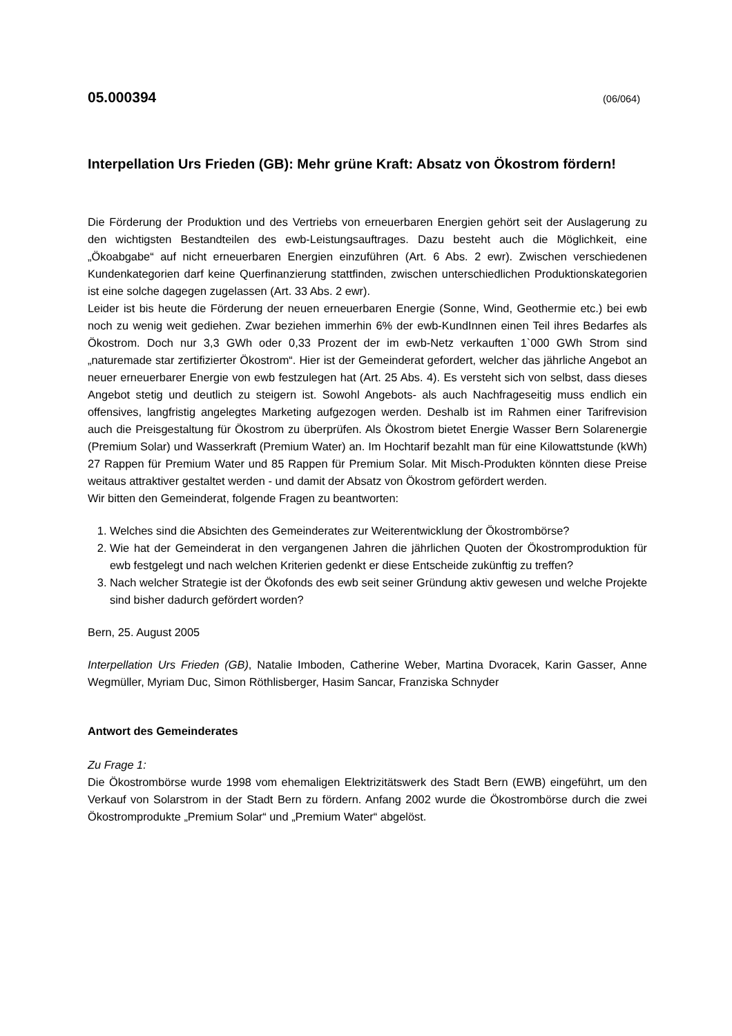05.000394 (06/064)
Interpellation Urs Frieden (GB): Mehr grüne Kraft: Absatz von Ökostrom fördern!
Die Förderung der Produktion und des Vertriebs von erneuerbaren Energien gehört seit der Auslagerung zu den wichtigsten Bestandteilen des ewb-Leistungsauftrages. Dazu besteht auch die Möglichkeit, eine „Ökoabgabe“ auf nicht erneuerbaren Energien einzuführen (Art. 6 Abs. 2 ewr). Zwischen verschiedenen Kundenkategorien darf keine Querfinanzierung stattfinden, zwischen unterschiedlichen Produktionskategorien ist eine solche dagegen zugelassen (Art. 33 Abs. 2 ewr).
Leider ist bis heute die Förderung der neuen erneuerbaren Energie (Sonne, Wind, Geothermie etc.) bei ewb noch zu wenig weit gediehen. Zwar beziehen immerhin 6% der ewb-KundInnen einen Teil ihres Bedarfes als Ökostrom. Doch nur 3,3 GWh oder 0,33 Prozent der im ewb-Netz verkauften 1`000 GWh Strom sind „naturemade star zertifizierter Ökostrom“. Hier ist der Gemeinderat gefordert, welcher das jährliche Angebot an neuer erneuerbarer Energie von ewb festzulegen hat (Art. 25 Abs. 4). Es versteht sich von selbst, dass dieses Angebot stetig und deutlich zu steigern ist. Sowohl Angebots- als auch Nachfrageseitig muss endlich ein offensives, langfristig angelegtes Marketing aufgezogen werden. Deshalb ist im Rahmen einer Tarifrevision auch die Preisgestaltung für Ökostrom zu überprüfen. Als Ökostrom bietet Energie Wasser Bern Solarenergie (Premium Solar) und Wasserkraft (Premium Water) an. Im Hochtarif bezahlt man für eine Kilowattstunde (kWh) 27 Rappen für Premium Water und 85 Rappen für Premium Solar. Mit Misch-Produkten könnten diese Preise weitaus attraktiver gestaltet werden - und damit der Absatz von Ökostrom gefördert werden.
Wir bitten den Gemeinderat, folgende Fragen zu beantworten:
1. Welches sind die Absichten des Gemeinderates zur Weiterentwicklung der Ökostrombörse?
2. Wie hat der Gemeinderat in den vergangenen Jahren die jährlichen Quoten der Ökostromproduktion für ewb festgelegt und nach welchen Kriterien gedenkt er diese Entscheide zukünftig zu treffen?
3. Nach welcher Strategie ist der Ökofonds des ewb seit seiner Gründung aktiv gewesen und welche Projekte sind bisher dadurch gefördert worden?
Bern, 25. August 2005
Interpellation Urs Frieden (GB), Natalie Imboden, Catherine Weber, Martina Dvoracek, Karin Gasser, Anne Wegmüller, Myriam Duc, Simon Röthlisberger, Hasim Sancar, Franziska Schnyder
Antwort des Gemeinderates
Zu Frage 1:
Die Ökostrombörse wurde 1998 vom ehemaligen Elektrizitätswerk des Stadt Bern (EWB) eingeführt, um den Verkauf von Solarstrom in der Stadt Bern zu fördern. Anfang 2002 wurde die Ökostrombörse durch die zwei Ökostromprodukte „Premium Solar“ und „Premium Water“ abgelöst.